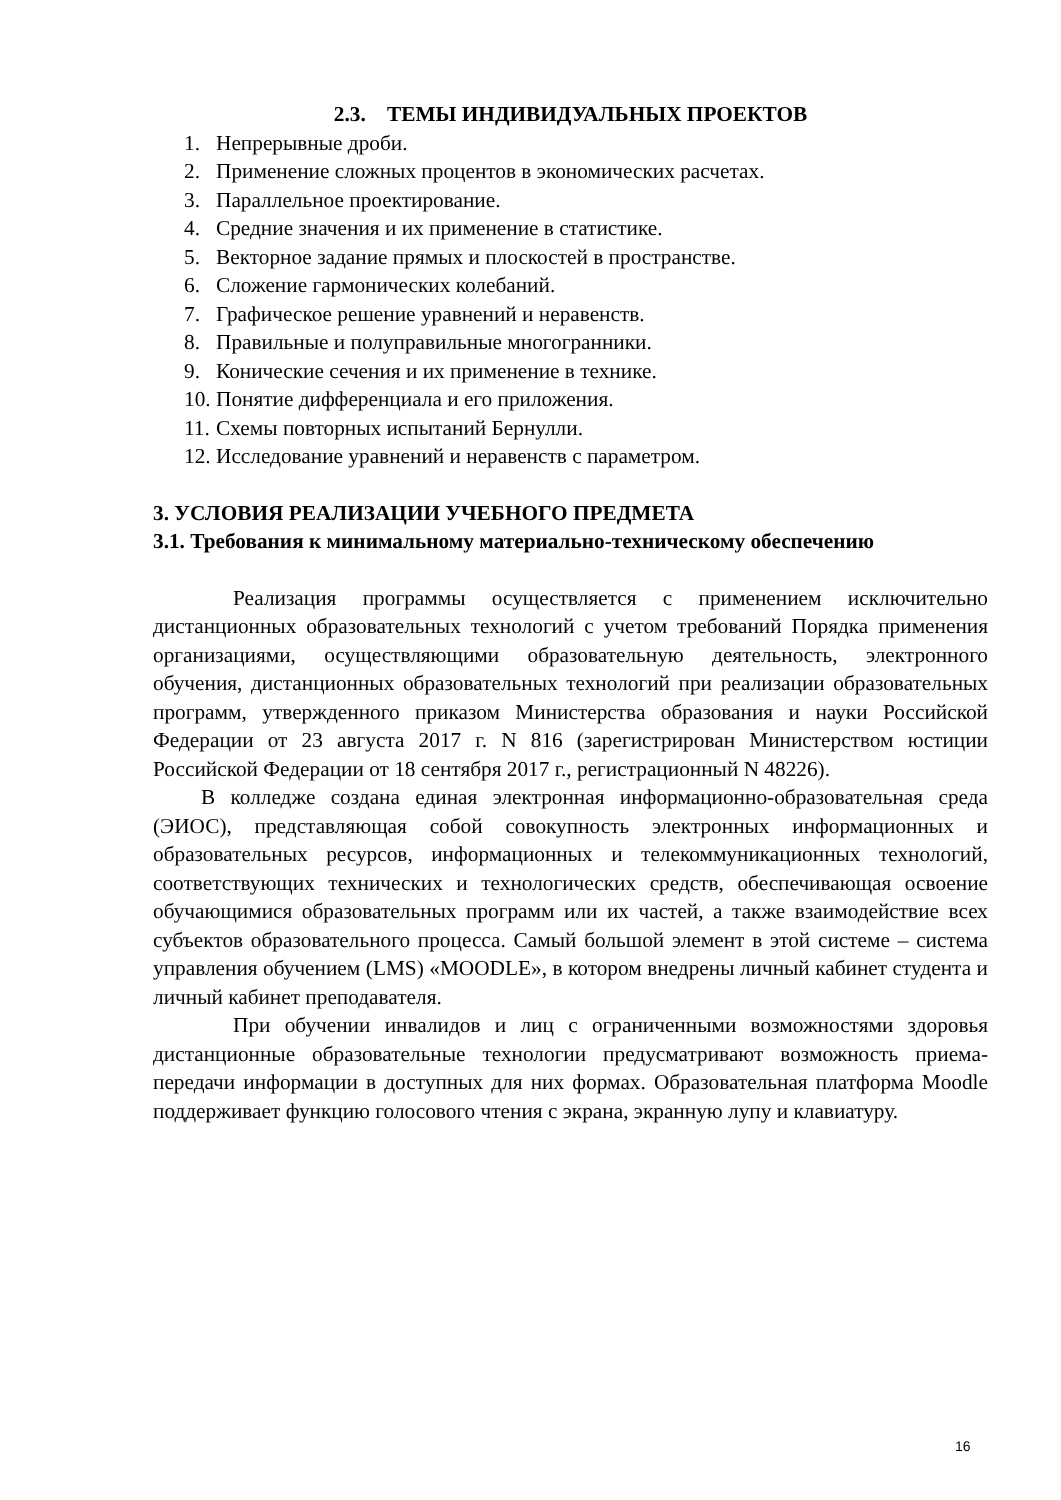2.3. ТЕМЫ ИНДИВИДУАЛЬНЫХ ПРОЕКТОВ
1. Непрерывные дроби.
2. Применение сложных процентов в экономических расчетах.
3. Параллельное проектирование.
4. Средние значения и их применение в статистике.
5. Векторное задание прямых и плоскостей в пространстве.
6. Сложение гармонических колебаний.
7. Графическое решение уравнений и неравенств.
8. Правильные и полуправильные многогранники.
9. Конические сечения и их применение в технике.
10. Понятие дифференциала и его приложения.
11. Схемы повторных испытаний Бернулли.
12. Исследование уравнений и неравенств с параметром.
3. УСЛОВИЯ РЕАЛИЗАЦИИ УЧЕБНОГО ПРЕДМЕТА
3.1. Требования к минимальному материально-техническому обеспечению
Реализация программы осуществляется с применением исключительно дистанционных образовательных технологий с учетом требований Порядка применения организациями, осуществляющими образовательную деятельность, электронного обучения, дистанционных образовательных технологий при реализации образовательных программ, утвержденного приказом Министерства образования и науки Российской Федерации от 23 августа 2017 г. N 816 (зарегистрирован Министерством юстиции Российской Федерации от 18 сентября 2017 г., регистрационный N 48226).
В колледже создана единая электронная информационно-образовательная среда (ЭИОС), представляющая собой совокупность электронных информационных и образовательных ресурсов, информационных и телекоммуникационных технологий, соответствующих технических и технологических средств, обеспечивающая освоение обучающимися образовательных программ или их частей, а также взаимодействие всех субъектов образовательного процесса. Самый большой элемент в этой системе – система управления обучением (LMS) «MOODLE», в котором внедрены личный кабинет студента и личный кабинет преподавателя.
При обучении инвалидов и лиц с ограниченными возможностями здоровья дистанционные образовательные технологии предусматривают возможность приема-передачи информации в доступных для них формах. Образовательная платформа Moodle поддерживает функцию голосового чтения с экрана, экранную лупу и клавиатуру.
16